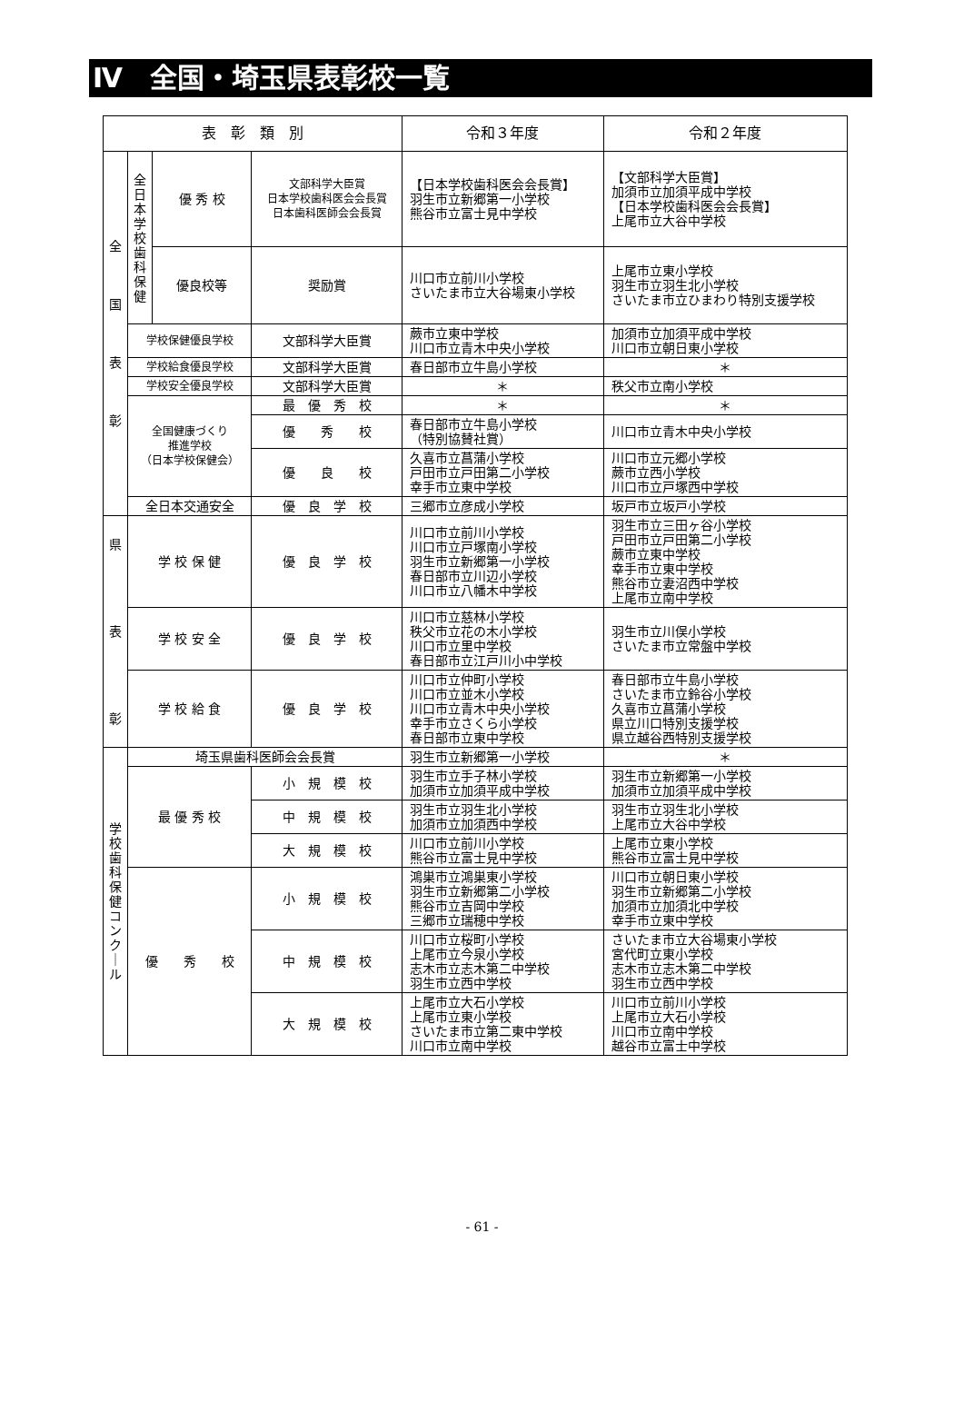Ⅳ　全国・埼玉県表彰校一覧
| 表 彰 類 別 | | | | 令和３年度 | 令和２年度 |
| --- | --- | --- | --- | --- | --- |
| 全 国 表 彰 | 全 日 本 学 校 歯 科 保 健 | 優 秀 校 | 文部科学大臣賞 日本学校歯科医会会長賞 日本歯科医師会会長賞 | 【日本学校歯科医会会長賞】 羽生市立新郷第一小学校 熊谷市立富士見中学校 | 【文部科学大臣賞】 加須市立加須平成中学校 【日本学校歯科医会会長賞】 上尾市立大谷中学校 |
| | | 優良校等 | 奨励賞 | 川口市立前川小学校 さいたま市立大谷場東小学校 | 上尾市立東小学校 羽生市立羽生北小学校 さいたま市立ひまわり特別支援学校 |
| | 学校保健優良学校 | | 文部科学大臣賞 | 蕨市立東中学校 川口市立青木中央小学校 | 加須市立加須平成中学校 川口市立朝日東小学校 |
| | 学校給食優良学校 | | 文部科学大臣賞 | 春日部市立牛島小学校 | ＊ |
| | 学校安全優良学校 | | 文部科学大臣賞 | ＊ | 秩父市立南小学校 |
| | 全国健康づくり 推進学校 （日本学校保健会） | | 最 優 秀 校 | ＊ | ＊ |
| | | | 優 秀 校 | 春日部市立牛島小学校 （特別協賛社賞） | 川口市立青木中央小学校 |
| | | | 優 良 校 | 久喜市立菖蒲小学校 戸田市立戸田第二小学校 幸手市立東中学校 | 川口市立元郷小学校 蕨市立西小学校 川口市立戸塚西中学校 |
| | 全日本交通安全 | | 優 良 学 校 | 三郷市立彦成小学校 | 坂戸市立坂戸小学校 |
| 県 表 彰 | 学 校 保 健 | | 優 良 学 校 | 川口市立前川小学校 川口市立戸塚南小学校 羽生市立新郷第一小学校 春日部市立川辺小学校 川口市立八幡木中学校 | 羽生市立三田ヶ谷小学校 戸田市立戸田第二小学校 蕨市立東中学校 幸手市立東中学校 熊谷市立妻沼西中学校 上尾市立南中学校 |
| | 学 校 安 全 | | 優 良 学 校 | 川口市立慈林小学校 秩父市立花の木小学校 川口市立里中学校 春日部市立江戸川小中学校 | 羽生市立川俣小学校 さいたま市立常盤中学校 |
| | 学 校 給 食 | | 優 良 学 校 | 川口市立仲町小学校 川口市立並木小学校 川口市立青木中央小学校 幸手市立さくら小学校 春日部市立東中学校 | 春日部市立牛島小学校 さいたま市立鈴谷小学校 久喜市立菖蒲小学校 県立川口特別支援学校 県立越谷西特別支援学校 |
| 学 校 歯 科 保 健 コ ン ク ｜ ル | 埼玉県歯科医師会会長賞 | | | 羽生市立新郷第一小学校 | ＊ |
| | 最 優 秀 校 | | 小 規 模 校 | 羽生市立手子林小学校 加須市立加須平成中学校 | 羽生市立新郷第一小学校 加須市立加須平成中学校 |
| | | | 中 規 模 校 | 羽生市立羽生北小学校 加須市立加須西中学校 | 羽生市立羽生北小学校 上尾市立大谷中学校 |
| | | | 大 規 模 校 | 川口市立前川小学校 熊谷市立富士見中学校 | 上尾市立東小学校 熊谷市立富士見中学校 |
| | 優 秀 校 | | 小 規 模 校 | 鴻巣市立鴻巣東小学校 羽生市立新郷第二小学校 熊谷市立吉岡中学校 三郷市立瑞穂中学校 | 川口市立朝日東小学校 羽生市立新郷第二小学校 加須市立加須北中学校 幸手市立東中学校 |
| | | | 中 規 模 校 | 川口市立桜町小学校 上尾市立今泉小学校 志木市立志木第二中学校 羽生市立西中学校 | さいたま市立大谷場東小学校 宮代町立東小学校 志木市立志木第二中学校 羽生市立西中学校 |
| | | | 大 規 模 校 | 上尾市立大石小学校 上尾市立東小学校 さいたま市立第二東中学校 川口市立南中学校 | 川口市立前川小学校 上尾市立大石小学校 川口市立南中学校 越谷市立富士中学校 |
- 61 -